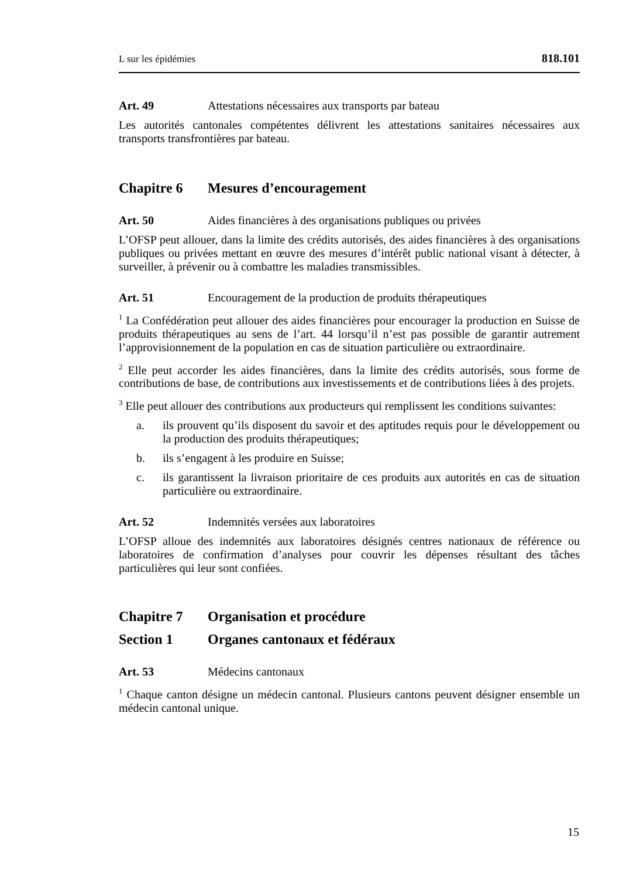L sur les épidémies 818.101
Art. 49 Attestations nécessaires aux transports par bateau
Les autorités cantonales compétentes délivrent les attestations sanitaires nécessaires aux transports transfrontières par bateau.
Chapitre 6 Mesures d’encouragement
Art. 50 Aides financières à des organisations publiques ou privées
L’OFSP peut allouer, dans la limite des crédits autorisés, des aides financières à des organisations publiques ou privées mettant en œuvre des mesures d’intérêt public national visant à détecter, à surveiller, à prévenir ou à combattre les maladies transmissibles.
Art. 51 Encouragement de la production de produits thérapeutiques
<sup>1</sup> La Confédération peut allouer des aides financières pour encourager la production en Suisse de produits thérapeutiques au sens de l’art. 44 lorsqu’il n’est pas possible de garantir autrement l’approvisionnement de la population en cas de situation particulière ou extraordinaire.
<sup>2</sup> Elle peut accorder les aides financières, dans la limite des crédits autorisés, sous forme de contributions de base, de contributions aux investissements et de contributions liées à des projets.
<sup>3</sup> Elle peut allouer des contributions aux producteurs qui remplissent les conditions suivantes:
a. ils prouvent qu’ils disposent du savoir et des aptitudes requis pour le développement ou la production des produits thérapeutiques;
b. ils s’engagent à les produire en Suisse;
c. ils garantissent la livraison prioritaire de ces produits aux autorités en cas de situation particulière ou extraordinaire.
Art. 52 Indemnités versées aux laboratoires
L’OFSP alloue des indemnités aux laboratoires désignés centres nationaux de référence ou laboratoires de confirmation d’analyses pour couvrir les dépenses résultant des tâches particulières qui leur sont confiées.
Chapitre 7 Organisation et procédure
Section 1 Organes cantonaux et fédéraux
Art. 53 Médecins cantonaux
<sup>1</sup> Chaque canton désigne un médecin cantonal. Plusieurs cantons peuvent désigner ensemble un médecin cantonal unique.
15